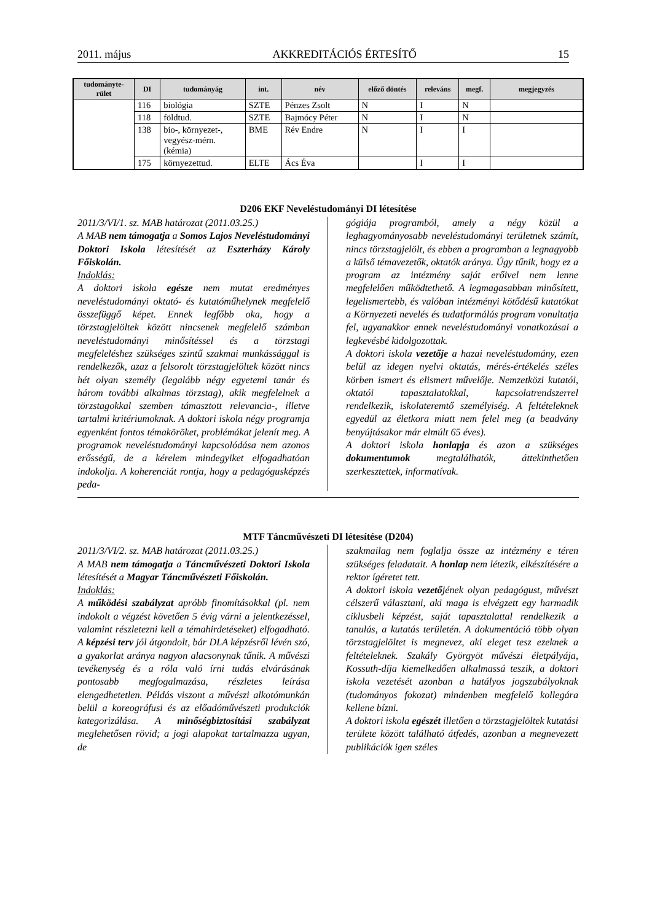2011. május AKKREDITÁCIÓS ÉRTESÍTŐ 15
| tudományte-rület | DI | tudományág | int. | név | előző döntés | releváns | megf. | megjegyzés |
| --- | --- | --- | --- | --- | --- | --- | --- | --- |
| | 116 | biológia | SZTE | Pénzes Zsolt | N | I | N | |
| | 118 | földtud. | SZTE | Bajmócy Péter | N | I | N | |
| | 138 | bio-, környezet-, vegyész-mérn. (kémia) | BME | Rév Endre | N | I | I | |
| | 175 | környezettud. | ELTE | Ács Éva | | I | I | |
D206 EKF Neveléstudományi DI létesítése
2011/3/VI/1. sz. MAB határozat (2011.03.25.)
A MAB nem támogatja a Somos Lajos Neveléstudományi Doktori Iskola létesítését az Eszterházy Károly Főiskolán.
Indoklás:
A doktori iskola egésze nem mutat eredményes neveléstudományi oktató- és kutatóműhelynek megfelelő összefüggő képet. Ennek legfőbb oka, hogy a törzstagjelöltek között nincsenek megfelelő számban neveléstudományi minősítéssel és a törzstagi megfeleléshez szükséges szintű szakmai munkássággal is rendelkezők, azaz a felsorolt törzstagjelöltek között nincs hét olyan személy (legalább négy egyetemi tanár és három további alkalmas törzstag), akik megfelelnek a törzstagokkal szemben támasztott relevancia-, illetve tartalmi kritériumoknak. A doktori iskola négy programja egyenként fontos témaköröket, problémákat jelenít meg. A programok neveléstudományi kapcsolódása nem azonos erősségű, de a kérelem mindegyiket elfogadhatóan indokolja. A koherenciát rontja, hogy a pedagógusképzés peda-
gógiája programból, amely a négy közül a leghagyományosabb neveléstudományi területnek számít, nincs törzstagjelölt, és ebben a programban a legnagyobb a külső témavezetők, oktatók aránya. Úgy tűnik, hogy ez a program az intézmény saját erőivel nem lenne megfelelően működtethető. A legmagasabban minősített, legelismertebb, és valóban intézményi kötődésű kutatókat a Környezeti nevelés és tudatformálás program vonultatja fel, ugyanakkor ennek neveléstudományi vonatkozásai a legkevésbé kidolgozottak.
A doktori iskola vezetője a hazai neveléstudomány, ezen belül az idegen nyelvi oktatás, mérés-értékelés széles körben ismert és elismert művelője. Nemzetközi kutatói, oktatói tapasztalatokkal, kapcsolatrendszerrel rendelkezik, iskolateremtő személyiség. A feltételeknek egyedül az életkora miatt nem felel meg (a beadvány benyújtásakor már elmúlt 65 éves).
A doktori iskola honlapja és azon a szükséges dokumentumok megtalálhatók, áttekinthetően szerkesztettek, informatívak.
MTF Táncművészeti DI létesítése (D204)
2011/3/VI/2. sz. MAB határozat (2011.03.25.)
A MAB nem támogatja a Táncművészeti Doktori Iskola létesítését a Magyar Táncművészeti Főiskolán.
Indoklás:
A működési szabályzat apróbb finomításokkal (pl. nem indokolt a végzést követően 5 évig várni a jelentkezéssel, valamint részletezni kell a témahirdetéseket) elfogadható. A képzési terv jól átgondolt, bár DLA képzésről lévén szó, a gyakorlat aránya nagyon alacsonynak tűnik. A művészi tevékenység és a róla való írni tudás elvárásának pontosabb megfogalmazása, részletes leírása elengedhetetlen. Példás viszont a művészi alkotómunkán belül a koreográfusi és az előadóművészeti produkciók kategorizálása. A minőségbiztosítási szabályzat meglehetősen rövid; a jogi alapokat tartalmazza ugyan, de
szakmailag nem foglalja össze az intézmény e téren szükséges feladatait. A honlap nem létezik, elkészítésére a rektor ígéretet tett.
A doktori iskola vezetőjének olyan pedagógust, művészt célszerű választani, aki maga is elvégzett egy harmadik ciklusbeli képzést, saját tapasztalattal rendelkezik a tanulás, a kutatás területén. A dokumentáció több olyan törzstagjelöltet is megnevez, aki eleget tesz ezeknek a feltételeknek. Szakály Györgyöt művészi életpályája, Kossuth-díja kiemelkedően alkalmassá teszik, a doktori iskola vezetését azonban a hatályos jogszabályoknak (tudományos fokozat) mindenben megfelelő kollegára kellene bízni.
A doktori iskola egészét illetően a törzstagjelöltek kutatási területe között található átfedés, azonban a megnevezett publikációk igen széles